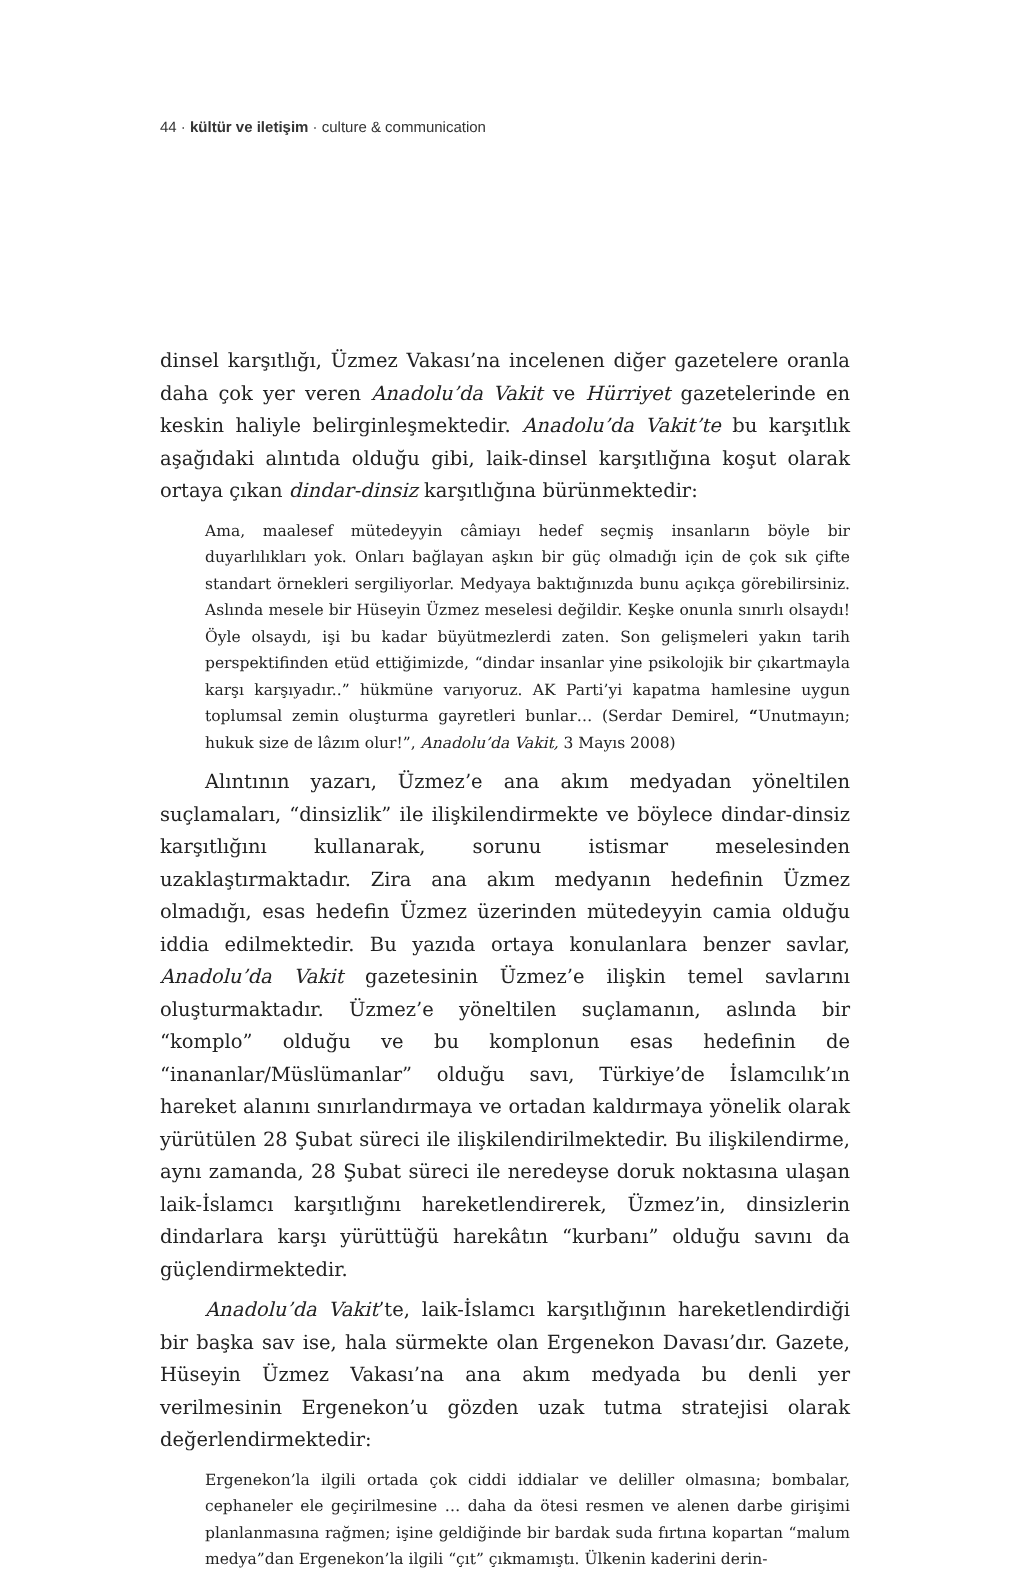44 · kültür ve iletişim · culture & communication
dinsel karşıtlığı, Üzmez Vakası’na incelenen diğer gazetelere oranla daha çok yer veren Anadolu’da Vakit ve Hürriyet gazetelerinde en keskin haliyle belirginleşmektedir. Anadolu’da Vakit’te bu karşıtlık aşağıdaki alıntıda olduğu gibi, laik-dinsel karşıtlığına koşut olarak ortaya çıkan dindar-dinsiz karşıtlığına bürünmektedir:
Ama, maalesef mütedeyyin câmiayı hedef seçmiş insanların böyle bir duyarlılıkları yok. Onları bağlayan aşkın bir güç olmadığı için de çok sık çifte standart örnekleri sergiliyorlar. Medyaya baktığınızda bunu açıkça görebilirsiniz. Aslında mesele bir Hüseyin Üzmez meselesi değildir. Keşke onunla sınırlı olsaydı! Öyle olsaydı, işi bu kadar büyütmezlerdi zaten. Son gelişmeleri yakın tarih perspektifinden etüd ettiğimizde, “dindar insanlar yine psikolojik bir çıkartmayla karşı karşıyadır..” hükmüne varıyoruz. AK Parti’yi kapatma hamlesine uygun toplumsal zemin oluşturma gayretleri bunlar… (Serdar Demirel, “Unutmayın; hukuk size de lâzım olur!”, Anadolu’da Vakit, 3 Mayıs 2008)
Alıntının yazarı, Üzmez’e ana akım medyadan yöneltilen suçlamaları, “dinsizlik” ile ilişkilendirmekte ve böylece dindar-dinsiz karşıtlığını kullanarak, sorunu istismar meselesinden uzaklaştırmaktadır. Zira ana akım medyanın hedefinin Üzmez olmadığı, esas hedefin Üzmez üzerinden mütedeyyin camia olduğu iddia edilmektedir. Bu yazıda ortaya konulanlara benzer savlar, Anadolu’da Vakit gazetesinin Üzmez’e ilişkin temel savlarını oluşturmaktadır. Üzmez’e yöneltilen suçlamanın, aslında bir “komplo” olduğu ve bu komplonun esas hedefinin de “inananlar/Müslümanlar” olduğu savı, Türkiye’de İslamcılık’ın hareket alanını sınırlandırmaya ve ortadan kaldırmaya yönelik olarak yürütülen 28 Şubat süreci ile ilişkilendirilmektedir. Bu ilişkilendirme, aynı zamanda, 28 Şubat süreci ile neredeyse doruk noktasına ulaşan laik-İslamcı karşıtlığını hareketlendirerek, Üzmez’in, dinsizlerin dindarlara karşı yürüttüğü harekâtın “kurbanı” olduğu savını da güçlendirmektedir.
Anadolu’da Vakit’te, laik-İslamcı karşıtlığının hareketlendirdiği bir başka sav ise, hala sürmekte olan Ergenekon Davası’dır. Gazete, Hüseyin Üzmez Vakası’na ana akım medyada bu denli yer verilmesinin Ergenekon’u gözden uzak tutma stratejisi olarak değerlendirmektedir:
Ergenekon’la ilgili ortada çok ciddi iddialar ve deliller olmasına; bombalar, cephaneler ele geçirilmesine … daha da ötesi resmen ve alenen darbe girişimi planlanmasına rağmen; işine geldiğinde bir bardak suda fırtına kopartan “malum medya”dan Ergenekon’la ilgili “çıt” çıkmamıştı. Ülkenin kaderini derin-